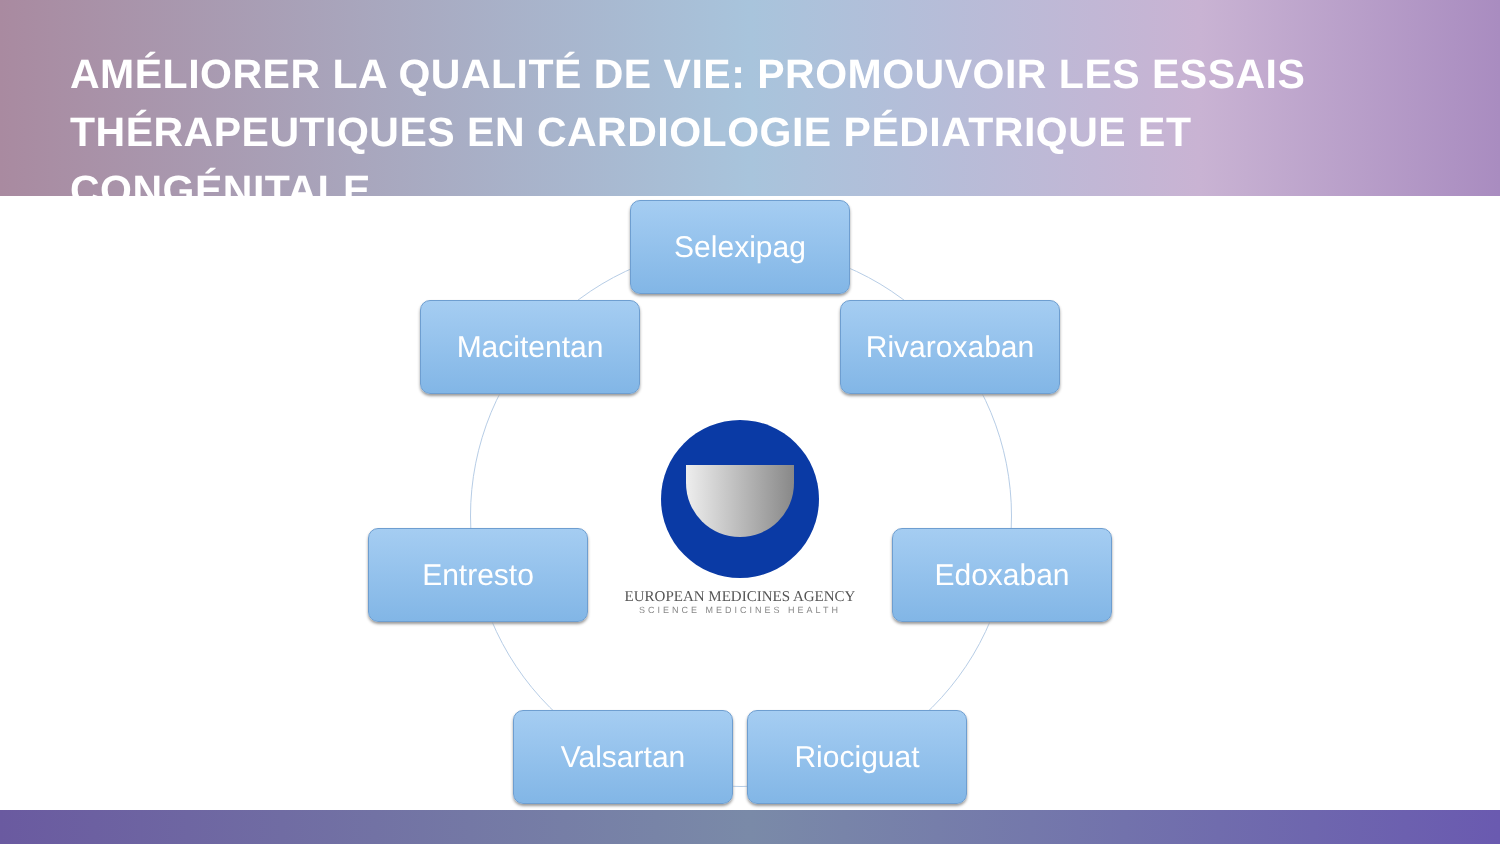AMÉLIORER LA QUALITÉ DE VIE: PROMOUVOIR LES ESSAIS THÉRAPEUTIQUES EN CARDIOLOGIE PÉDIATRIQUE ET CONGÉNITALE
Selexipag
Macitentan Rivaroxaban
EUROPEAN MEDICINES AGENCY
SCIENCE MEDICINES HEALTH
Entresto Edoxaban
Valsartan Riociguat